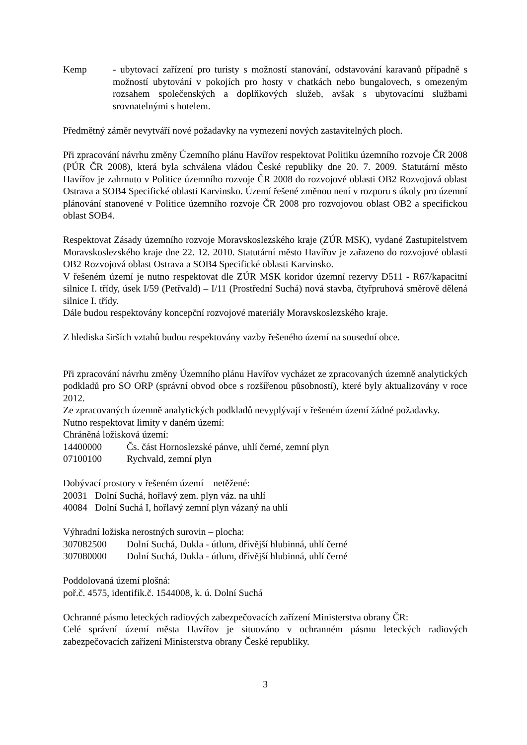Kemp - ubytovací zařízení pro turisty s možností stanování, odstavování karavanů případně s možností ubytování v pokojích pro hosty v chatkách nebo bungalovech, s omezeným rozsahem společenských a doplňkových služeb, avšak s ubytovacími službami srovnatelnými s hotelem.
Předmětný záměr nevytváří nové požadavky na vymezení nových zastavitelných ploch.
Při zpracování návrhu změny Územního plánu Havířov respektovat Politiku územního rozvoje ČR 2008 (PÚR ČR 2008), která byla schválena vládou České republiky dne 20. 7. 2009. Statutární město Havířov je zahrnuto v Politice územního rozvoje ČR 2008 do rozvojové oblasti OB2 Rozvojová oblast Ostrava a SOB4 Specifické oblasti Karvinsko. Území řešené změnou není v rozporu s úkoly pro územní plánování stanovené v Politice územního rozvoje ČR 2008 pro rozvojovou oblast OB2 a specifickou oblast SOB4.
Respektovat Zásady územního rozvoje Moravskoslezského kraje (ZÚR MSK), vydané Zastupitelstvem Moravskoslezského kraje dne 22. 12. 2010. Statutární město Havířov je zařazeno do rozvojové oblasti OB2 Rozvojová oblast Ostrava a SOB4 Specifické oblasti Karvinsko.
V řešeném území je nutno respektovat dle ZÚR MSK koridor územní rezervy D511 - R67/kapacitní silnice I. třídy, úsek I/59 (Petřvald) – I/11 (Prostřední Suchá) nová stavba, čtyřpruhová směrově dělená silnice I. třídy.
Dále budou respektovány koncepční rozvojové materiály Moravskoslezského kraje.
Z hlediska širších vztahů budou respektovány vazby řešeného území na sousední obce.
Při zpracování návrhu změny Územního plánu Havířov vycházet ze zpracovaných územně analytických podkladů pro SO ORP (správní obvod obce s rozšířenou působností), které byly aktualizovány v roce 2012.
Ze zpracovaných územně analytických podkladů nevyplývají v řešeném území žádné požadavky.
Nutno respektovat limity v daném území:
Chráněná ložisková území:
14400000 Čs. část Hornoslezské pánve, uhlí černé, zemní plyn
07100100 Rychvald, zemní plyn
Dobývací prostory v řešeném území – netěžené:
20031 Dolní Suchá, hořlavý zem. plyn váz. na uhlí
40084 Dolní Suchá I, hořlavý zemní plyn vázaný na uhlí
Výhradní ložiska nerostných surovin – plocha:
307082500 Dolní Suchá, Dukla - útlum, dřívější hlubinná, uhlí černé
307080000 Dolní Suchá, Dukla - útlum, dřívější hlubinná, uhlí černé
Poddolovaná území plošná:
poř.č. 4575, identifik.č. 1544008, k. ú. Dolní Suchá
Ochranné pásmo leteckých radiových zabezpečovacích zařízení Ministerstva obrany ČR:
Celé správní území města Havířov je situováno v ochranném pásmu leteckých radiových zabezpečovacích zařízení Ministerstva obrany České republiky.
3